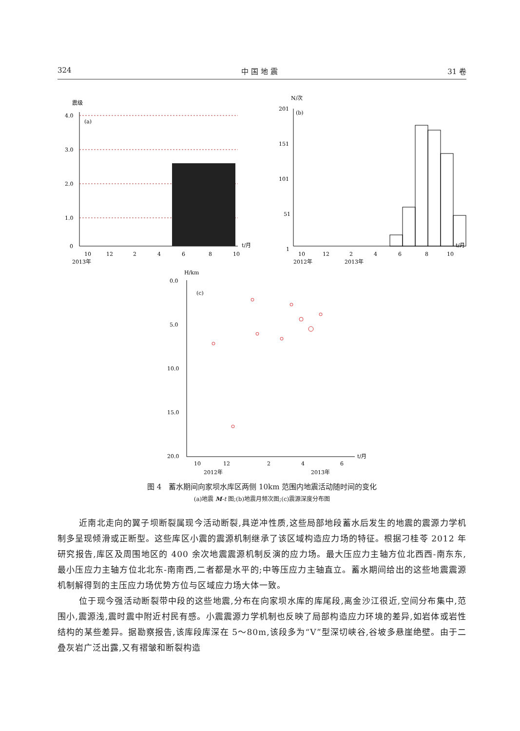324 中 国 地 震 31 卷
震级
4.0
3.0
2.0
1.0
0
(a)
10
12
2
4
6
8
10
t/月
2013年
N/次
201
151
101
51
1
(b)
10
12
2
4
6
8
10
t/月
2012年
2013年
H/km
0.0
5.0
10.0
15.0
20.0
(c)
10
12
2
4
6
t/月
2012年
2013年
图 4　蓄水期间向家坝水库区两侧 10km 范围内地震活动随时间的变化
(a)地震 M-t 图;(b)地震月频次图;(c)震源深度分布图
近南北走向的翼子坝断裂属现今活动断裂,具逆冲性质,这些局部地段蓄水后发生的地震的震源力学机制多呈现倾滑或正断型。这些库区小震的震源机制继承了该区域构造应力场的特征。根据刁桂苓 2012 年研究报告,库区及周围地区的 400 余次地震震源机制反演的应力场。最大压应力主轴方位北西西-南东东,最小压应力主轴方位北北东-南南西,二者都是水平的;中等压应力主轴直立。蓄水期间给出的这些地震震源机制解得到的主压应力场优势方位与区域应力场大体一致。
位于现今强活动断裂带中段的这些地震,分布在向家坝水库的库尾段,离金沙江很近,空间分布集中,范围小,震源浅,震时震中附近村民有感。小震震源力学机制也反映了局部构造应力环境的差异,如岩体或岩性结构的某些差异。据勘察报告,该库段库深在 5～80m,该段多为“V”型深切峡谷,谷坡多悬崖绝壁。由于二叠灰岩广泛出露,又有褶皱和断裂构造